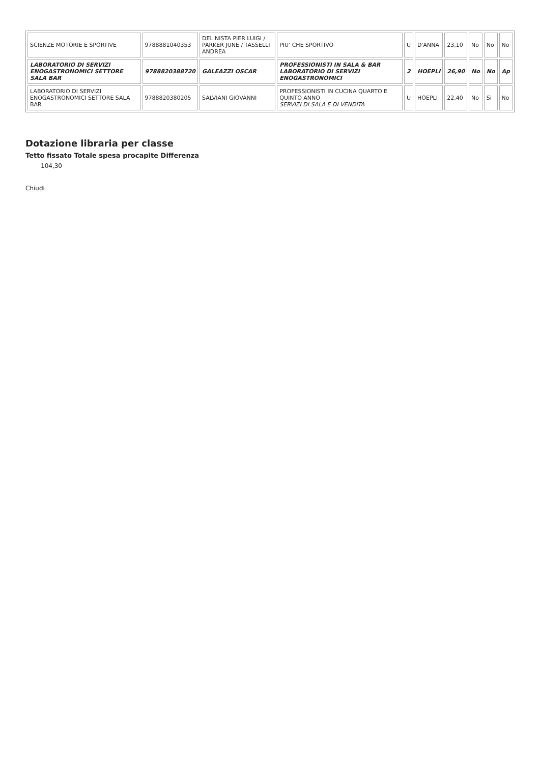| SCIENZE MOTORIE E SPORTIVE | 9788881040353 | DEL NISTA PIER LUIGI / PARKER JUNE / TASSELLI ANDREA | PIU' CHE SPORTIVO | U | D'ANNA | 23,10 | No | No | No |
| LABORATORIO DI SERVIZI ENOGASTRONOMICI SETTORE SALA BAR | 9788820388720 | GALEAZZI OSCAR | PROFESSIONISTI IN SALA & BAR LABORATORIO DI SERVIZI ENOGASTRONOMICI | 2 | HOEPLI | 26,90 | No | No | Ap |
| LABORATORIO DI SERVIZI ENOGASTRONOMICI SETTORE SALA BAR | 9788820380205 | SALVIANI GIOVANNI | PROFESSIONISTI IN CUCINA QUARTO E QUINTO ANNO SERVIZI DI SALA E DI VENDITA | U | HOEPLI | 22,40 | No | Si | No |
Dotazione libraria per classe
Tetto fissato Totale spesa procapite Differenza
104,30
Chiudi